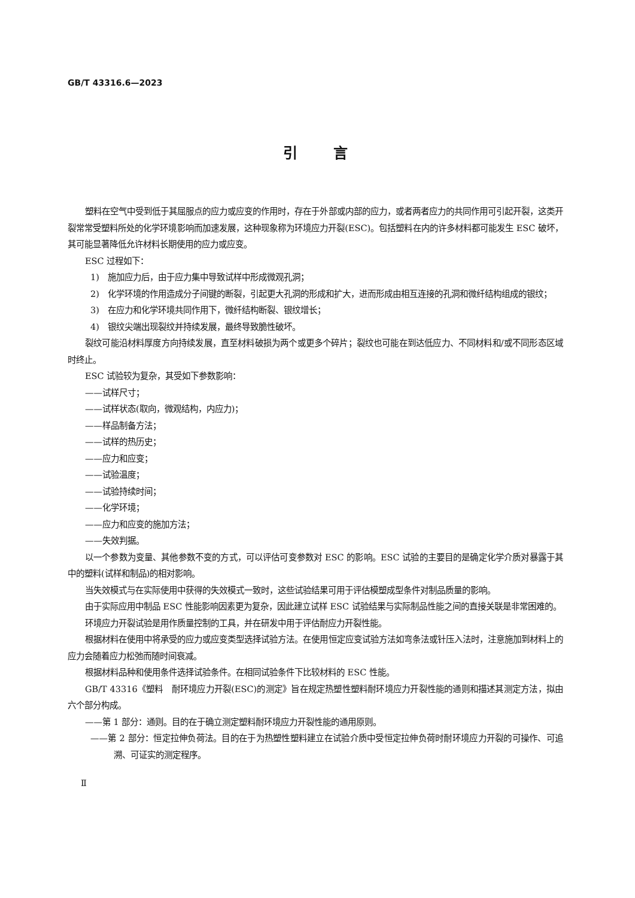GB/T 43316.6—2023
引言
塑料在空气中受到低于其屈服点的应力或应变的作用时，存在于外部或内部的应力，或者两者应力的共同作用可引起开裂，这类开裂常常受塑料所处的化学环境影响而加速发展，这种现象称为环境应力开裂(ESC)。包括塑料在内的许多材料都可能发生 ESC 破坏，其可能显著降低允许材料长期使用的应力或应变。
ESC 过程如下：
1)　施加应力后，由于应力集中导致试样中形成微观孔洞；
2)　化学环境的作用造成分子间键的断裂，引起更大孔洞的形成和扩大，进而形成由相互连接的孔洞和微纤结构组成的银纹；
3)　在应力和化学环境共同作用下，微纤结构断裂、银纹增长；
4)　银纹尖端出现裂纹并持续发展，最终导致脆性破坏。
裂纹可能沿材料厚度方向持续发展，直至材料破损为两个或更多个碎片；裂纹也可能在到达低应力、不同材料和/或不同形态区域时终止。
ESC 试验较为复杂，其受如下参数影响：
——试样尺寸；
——试样状态(取向，微观结构，内应力)；
——样品制备方法；
——试样的热历史；
——应力和应变；
——试验温度；
——试验持续时间；
——化学环境；
——应力和应变的施加方法；
——失效判据。
以一个参数为变量、其他参数不变的方式，可以评估可变参数对 ESC 的影响。ESC 试验的主要目的是确定化学介质对暴露于其中的塑料(试样和制品)的相对影响。
当失效模式与在实际使用中获得的失效模式一致时，这些试验结果可用于评估模塑成型条件对制品质量的影响。
由于实际应用中制品 ESC 性能影响因素更为复杂，因此建立试样 ESC 试验结果与实际制品性能之间的直接关联是非常困难的。
环境应力开裂试验是用作质量控制的工具，并在研发中用于评估耐应力开裂性能。
根据材料在使用中将承受的应力或应变类型选择试验方法。在使用恒定应变试验方法如弯条法或针压入法时，注意施加到材料上的应力会随着应力松弛而随时间衰减。
根据材料品种和使用条件选择试验条件。在相同试验条件下比较材料的 ESC 性能。
GB/T 43316《塑料　耐环境应力开裂(ESC)的测定》旨在规定热塑性塑料耐环境应力开裂性能的通则和描述其测定方法，拟由六个部分构成。
——第 1 部分：通则。目的在于确立测定塑料耐环境应力开裂性能的通用原则。
——第 2 部分：恒定拉伸负荷法。目的在于为热塑性塑料建立在试验介质中受恒定拉伸负荷时耐环境应力开裂的可操作、可追溯、可证实的测定程序。
Ⅱ